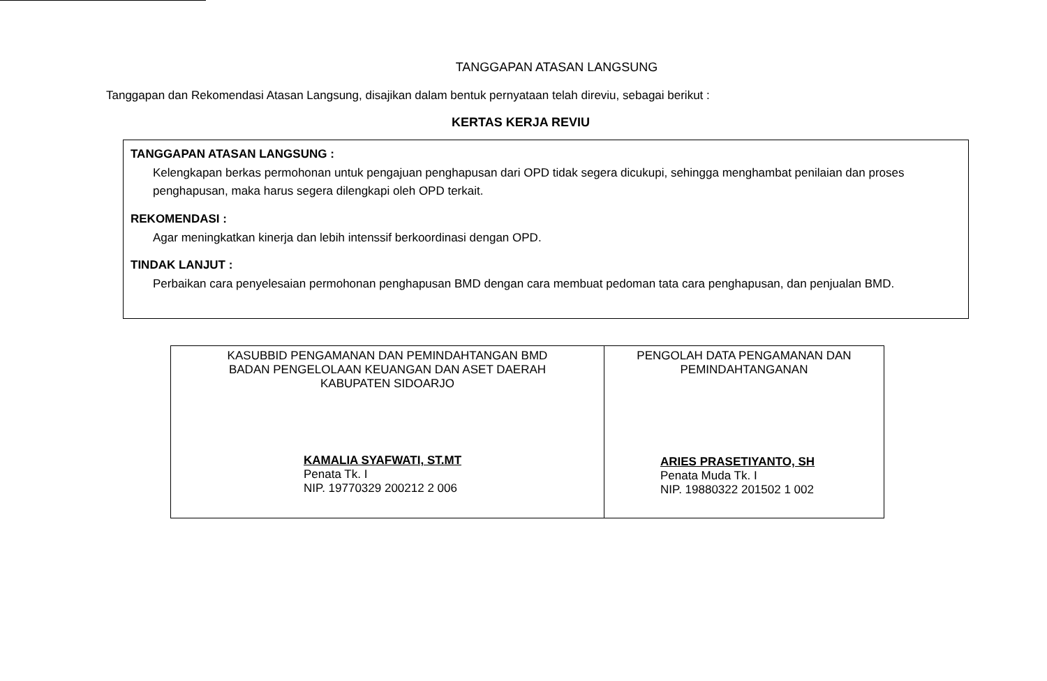TANGGAPAN ATASAN LANGSUNG
Tanggapan dan Rekomendasi Atasan Langsung, disajikan dalam bentuk pernyataan telah direviu, sebagai berikut :
KERTAS KERJA REVIU
TANGGAPAN ATASAN LANGSUNG :
Kelengkapan berkas permohonan untuk pengajuan penghapusan dari OPD tidak segera dicukupi, sehingga menghambat penilaian dan proses penghapusan, maka harus segera dilengkapi oleh OPD terkait.
REKOMENDASI :
Agar meningkatkan kinerja dan lebih intenssif berkoordinasi dengan OPD.
TINDAK LANJUT :
Perbaikan cara penyelesaian permohonan penghapusan BMD dengan cara membuat pedoman tata cara penghapusan, dan penjualan BMD.
| KASUBBID PENGAMANAN DAN PEMINDAHTANGAN BMD BADAN PENGELOLAAN KEUANGAN DAN ASET DAERAH KABUPATEN SIDOARJO KAMALIA SYAFWATI, ST.MT Penata Tk. I NIP. 19770329 200212 2 006 | PENGOLAH DATA PENGAMANAN DAN PEMINDAHTANGANAN ARIES PRASETIYANTO, SH Penata Muda Tk. I NIP. 19880322 201502 1 002 |